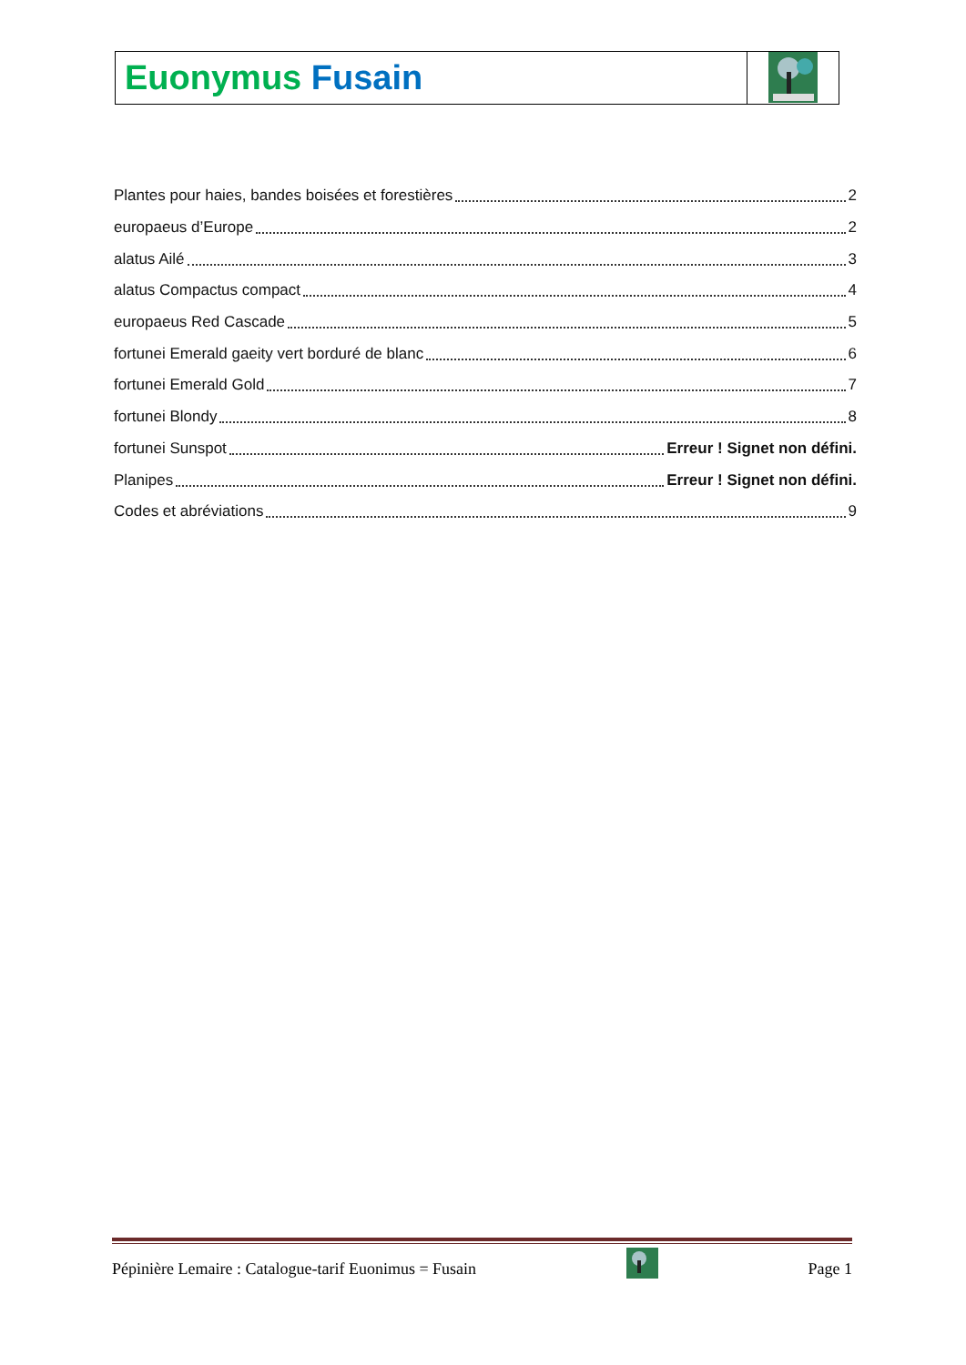Euonymus Fusain
Plantes pour haies, bandes boisées et forestières 2
europaeus d’Europe 2
alatus Ailé 3
alatus Compactus compact 4
europaeus Red Cascade 5
fortunei Emerald gaeity vert borduré de blanc 6
fortunei Emerald Gold 7
fortunei Blondy 8
fortunei Sunspot Erreur ! Signet non défini.
Planipes Erreur ! Signet non défini.
Codes et abréviations 9
Pépinière Lemaire : Catalogue-tarif Euonimus = Fusain Page 1